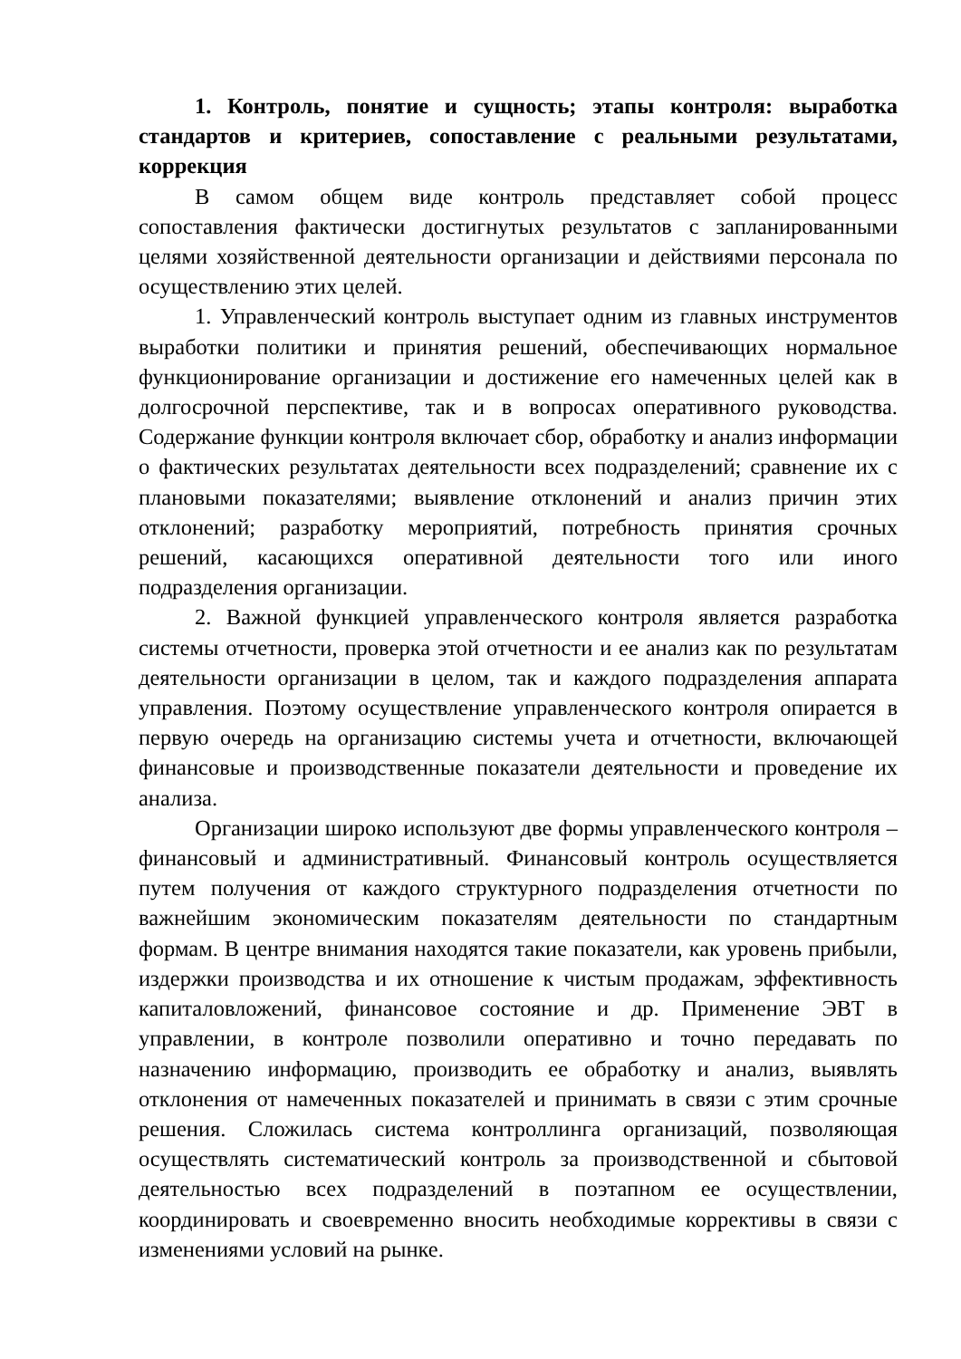1. Контроль, понятие и сущность; этапы контроля: выработка стандартов и критериев, сопоставление с реальными результатами, коррекция
В самом общем виде контроль представляет собой процесс сопоставления фактически достигнутых результатов с запланированными целями хозяйственной деятельности организации и действиями персонала по осуществлению этих целей.
1. Управленческий контроль выступает одним из главных инструментов выработки политики и принятия решений, обеспечивающих нормальное функционирование организации и достижение его намеченных целей как в долгосрочной перспективе, так и в вопросах оперативного руководства. Содержание функции контроля включает сбор, обработку и анализ информации о фактических результатах деятельности всех подразделений; сравнение их с плановыми показателями; выявление отклонений и анализ причин этих отклонений; разработку мероприятий, потребность принятия срочных решений, касающихся оперативной деятельности того или иного подразделения организации.
2. Важной функцией управленческого контроля является разработка системы отчетности, проверка этой отчетности и ее анализ как по результатам деятельности организации в целом, так и каждого подразделения аппарата управления. Поэтому осуществление управленческого контроля опирается в первую очередь на организацию системы учета и отчетности, включающей финансовые и производственные показатели деятельности и проведение их анализа.
Организации широко используют две формы управленческого контроля – финансовый и административный. Финансовый контроль осуществляется путем получения от каждого структурного подразделения отчетности по важнейшим экономическим показателям деятельности по стандартным формам. В центре внимания находятся такие показатели, как уровень прибыли, издержки производства и их отношение к чистым продажам, эффективность капиталовложений, финансовое состояние и др. Применение ЭВТ в управлении, в контроле позволили оперативно и точно передавать по назначению информацию, производить ее обработку и анализ, выявлять отклонения от намеченных показателей и принимать в связи с этим срочные решения. Сложилась система контроллинга организаций, позволяющая осуществлять систематический контроль за производственной и сбытовой деятельностью всех подразделений в поэтапном ее осуществлении, координировать и своевременно вносить необходимые коррективы в связи с изменениями условий на рынке.